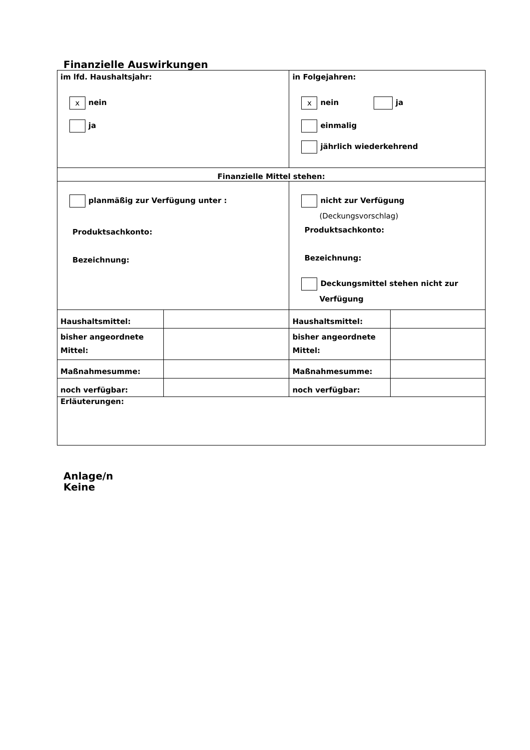Finanzielle Auswirkungen
| im lfd. Haushaltsjahr: x nein ja | | in Folgejahren: x nein ja einmalig jährlich wiederkehrend | |
| Finanzielle Mittel stehen: | | | |
| planmäßig zur Verfügung unter : Produktsachkonto: Bezeichnung: | | nicht zur Verfügung (Deckungsvorschlag) Produktsachkonto: Bezeichnung: Deckungsmittel stehen nicht zur Verfügung | |
| Haushaltsmittel: | | Haushaltsmittel: | |
| bisher angeordnete Mittel: | | bisher angeordnete Mittel: | |
| Maßnahmesumme: | | Maßnahmesumme: | |
| noch verfügbar: | | noch verfügbar: | |
| Erläuterungen: | | | |
Anlage/n
Keine